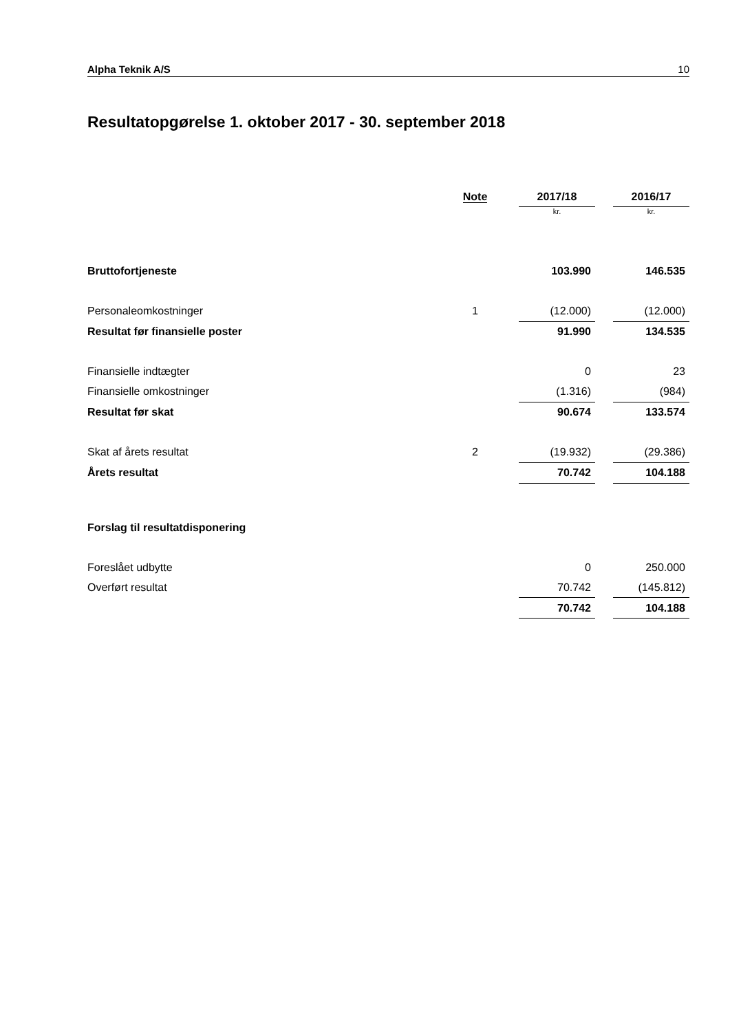Alpha Teknik A/S 10
Resultatopgørelse 1. oktober 2017 - 30. september 2018
| | Note | | 2017/18 | | 2016/17 |
| --- | --- | --- | --- | --- | --- |
| | | | kr. | | kr. |
| Bruttofortjeneste | | | 103.990 | | 146.535 |
| Personaleomkostninger | 1 | | (12.000) | | (12.000) |
| Resultat før finansielle poster | | | 91.990 | | 134.535 |
| Finansielle indtægter | | | 0 | | 23 |
| Finansielle omkostninger | | | (1.316) | | (984) |
| Resultat før skat | | | 90.674 | | 133.574 |
| Skat af årets resultat | 2 | | (19.932) | | (29.386) |
| Årets resultat | | | 70.742 | | 104.188 |
| Forslag til resultatdisponering | | | | | |
| Foreslået udbytte | | | 0 | | 250.000 |
| Overført resultat | | | 70.742 | | (145.812) |
| | | | 70.742 | | 104.188 |